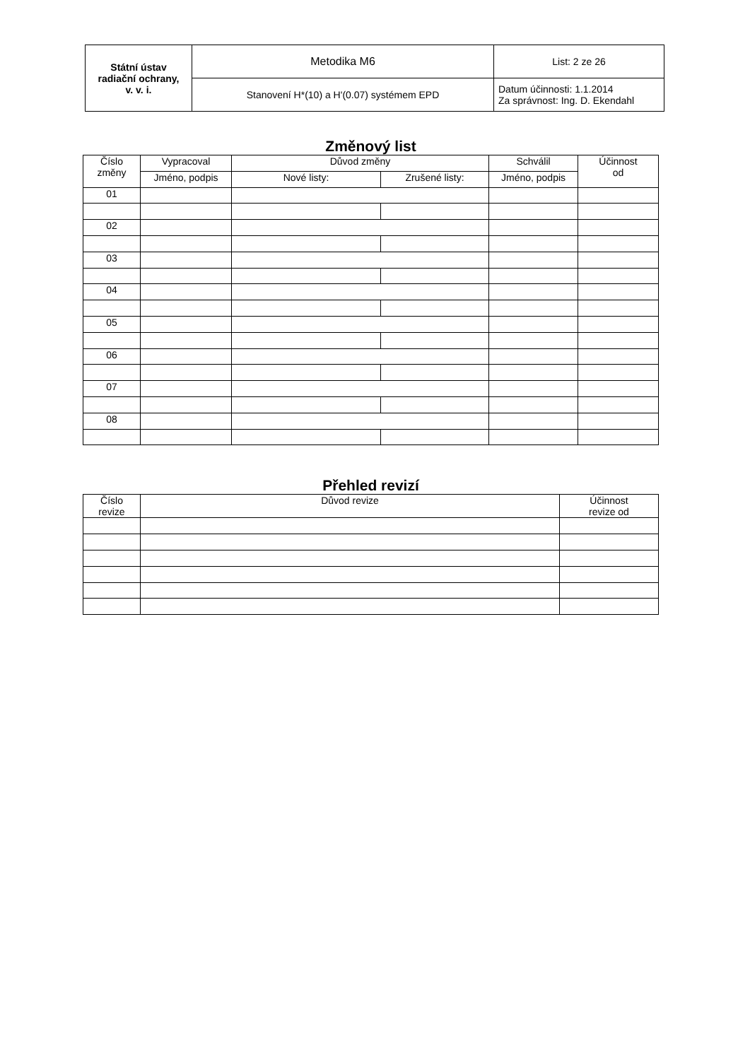| Státní ústav radiační ochrany, v. v. i. | Metodika M6 | List: 2 ze 26 |
| | Stanovení H*(10) a H'(0.07) systémem EPD | Datum účinnosti: 1.1.2014 Za správnost: Ing. D. Ekendahl |
Změnový list
| Číslo změny | Vypracoval | Důvod změny | | Schválil | Účinnost od |
| --- | --- | --- | --- | --- | --- |
| | Jméno, podpis | Nové listy: | Zrušené listy: | Jméno, podpis | |
| 01 | | | | | |
| 02 | | | | | |
| 03 | | | | | |
| 04 | | | | | |
| 05 | | | | | |
| 06 | | | | | |
| 07 | | | | | |
| 08 | | | | | |
Přehled revizí
| Číslo revize | Důvod revize | Účinnost revize od |
| --- | --- | --- |